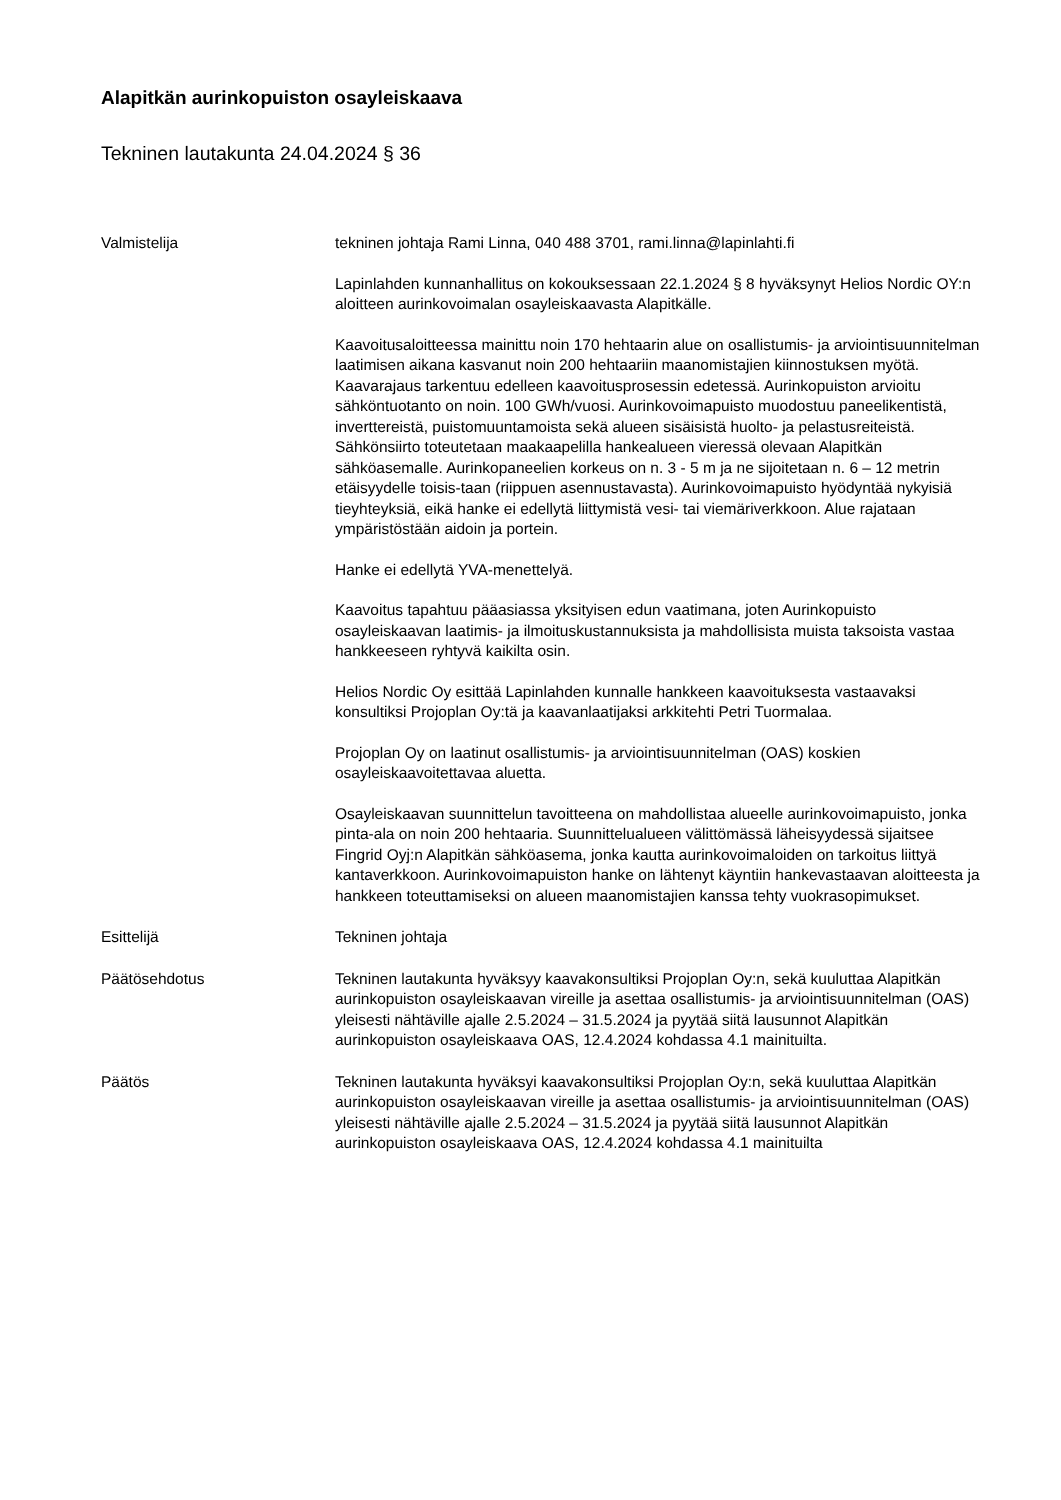Alapitkän aurinkopuiston osayleiskaava
Tekninen lautakunta 24.04.2024 § 36
Valmistelija tekninen johtaja Rami Linna, 040 488 3701, rami.linna@lapinlahti.fi
Lapinlahden kunnanhallitus on kokouksessaan 22.1.2024 § 8 hyväksynyt Helios Nordic OY:n aloitteen aurinkovoimalan osayleiskaavasta Alapitkälle.
Kaavoitusaloitteessa mainittu noin 170 hehtaarin alue on osallistumis- ja arviointisuunnitelman laatimisen aikana kasvanut noin 200 hehtaariin maanomistajien kiinnostuksen myötä. Kaavarajaus tarkentuu edelleen kaavoitusprosessin edetessä. Aurinkopuiston arvioitu sähköntuotanto on noin. 100 GWh/vuosi. Aurinkovoimapuisto muodostuu paneelikentistä, inverttereistä, puistomuuntamoista sekä alueen sisäisistä huolto- ja pelastusreiteistä. Sähkönsiirto toteutetaan maakaapelilla hankealueen vieressä olevaan Alapitkän sähköasemalle. Aurinkopaneelien korkeus on n. 3 - 5 m ja ne sijoitetaan n. 6 – 12 metrin etäisyydelle toisis-taan (riippuen asennustavasta). Aurinkovoimapuisto hyödyntää nykyisiä tieyhteyksiä, eikä hanke ei edellytä liittymistä vesi- tai viemäriverkkoon. Alue rajataan ympäristöstään aidoin ja portein.
Hanke ei edellytä YVA-menettelyä.
Kaavoitus tapahtuu pääasiassa yksityisen edun vaatimana, joten Aurinkopuisto osayleiskaavan laatimis- ja ilmoituskustannuksista ja mahdollisista muista taksoista vastaa hankkeeseen ryhtyvä kaikilta osin.
Helios Nordic Oy esittää Lapinlahden kunnalle hankkeen kaavoituksesta vastaavaksi konsultiksi Projoplan Oy:tä ja kaavanlaatijaksi arkkitehti Petri Tuormalaa.
Projoplan Oy on laatinut osallistumis- ja arviointisuunnitelman (OAS) koskien osayleiskaavoitettavaa aluetta.
Osayleiskaavan suunnittelun tavoitteena on mahdollistaa alueelle aurinkovoimapuisto, jonka pinta-ala on noin 200 hehtaaria. Suunnittelualueen välittömässä läheisyydessä sijaitsee Fingrid Oyj:n Alapitkän sähköasema, jonka kautta aurinkovoimaloiden on tarkoitus liittyä kantaverkkoon. Aurinkovoimapuiston hanke on lähtenyt käyntiin hankevastaavan aloitteesta ja hankkeen toteuttamiseksi on alueen maanomistajien kanssa tehty vuokrasopimukset.
Esittelijä Tekninen johtaja
Päätösehdotus Tekninen lautakunta hyväksyy kaavakonsultiksi Projoplan Oy:n, sekä kuuluttaa Alapitkän aurinkopuiston osayleiskaavan vireille ja asettaa osallistumis- ja arviointisuunnitelman (OAS) yleisesti nähtäville ajalle 2.5.2024 – 31.5.2024 ja pyytää siitä lausunnot Alapitkän aurinkopuiston osayleiskaava OAS, 12.4.2024 kohdassa 4.1 mainituilta.
Päätös Tekninen lautakunta hyväksyi kaavakonsultiksi Projoplan Oy:n, sekä kuuluttaa Alapitkän aurinkopuiston osayleiskaavan vireille ja asettaa osallistumis- ja arviointisuunnitelman (OAS) yleisesti nähtäville ajalle 2.5.2024 – 31.5.2024 ja pyytää siitä lausunnot Alapitkän aurinkopuiston osayleiskaava OAS, 12.4.2024 kohdassa 4.1 mainituilta